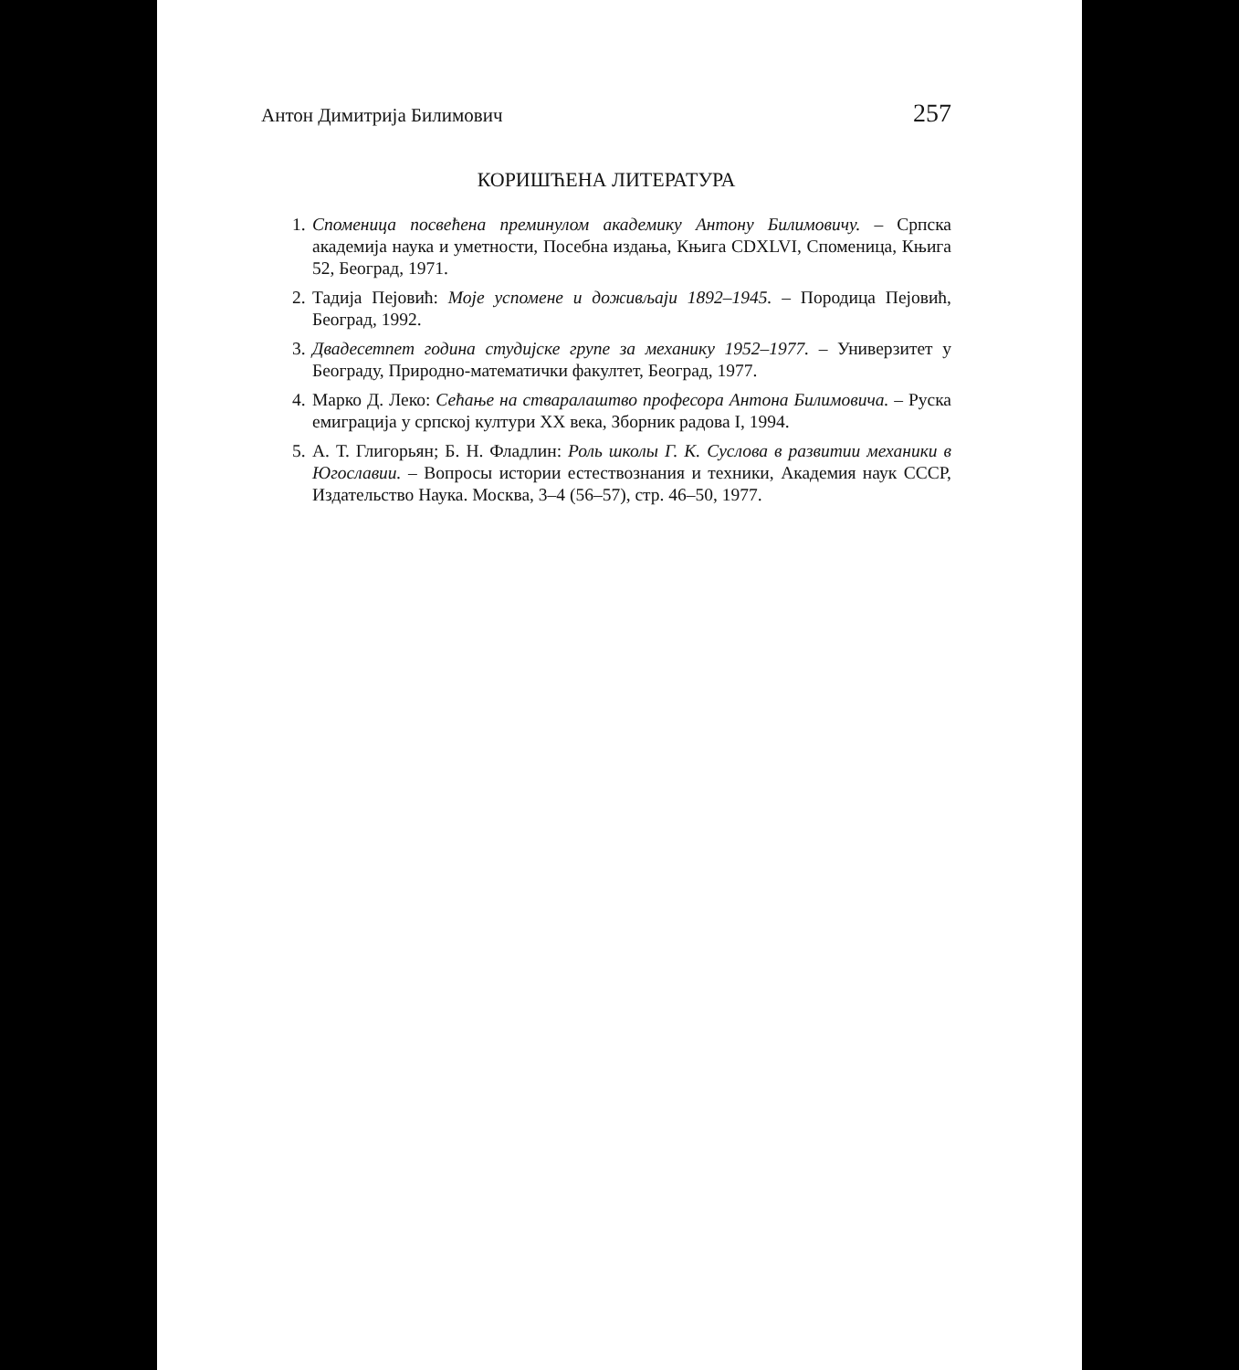Антон Димитрија Билимович 257
КОРИШЋЕНА ЛИТЕРАТУРА
1. Споменица посвећена преминулом академику Антону Билимовичу. – Српска академија наука и уметности, Посебна издања, Књига CDXLVI, Споменица, Књига 52, Београд, 1971.
2. Тадија Пејовић: Моје успомене и доживљаји 1892–1945. – Породица Пејовић, Београд, 1992.
3. Двадесетпет година студијске групе за механику 1952–1977. – Универзитет у Београду, Природно-математички факултет, Београд, 1977.
4. Марко Д. Леко: Сећање на стваралаштво професора Антона Билимовича. – Руска емиграција у српској култури XX века, Зборник радова I, 1994.
5. А. Т. Глигорьян; Б. Н. Фладлин: Роль школы Г. К. Суслова в развитии механики в Югославии. – Вопросы истории естествознания и техники, Академия наук СССР, Издательство Наука. Москва, 3–4 (56–57), стр. 46–50, 1977.